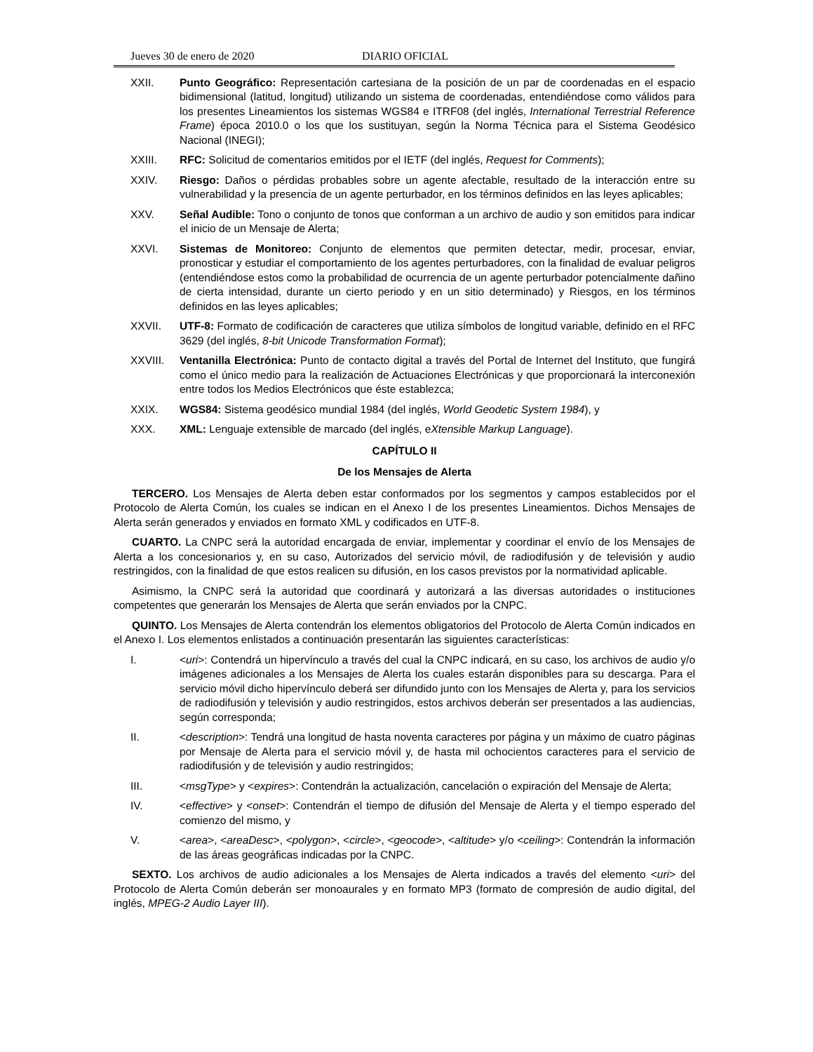Jueves 30 de enero de 2020 DIARIO OFICIAL
XXII. Punto Geográfico: Representación cartesiana de la posición de un par de coordenadas en el espacio bidimensional (latitud, longitud) utilizando un sistema de coordenadas, entendiéndose como válidos para los presentes Lineamientos los sistemas WGS84 e ITRF08 (del inglés, International Terrestrial Reference Frame) época 2010.0 o los que los sustituyan, según la Norma Técnica para el Sistema Geodésico Nacional (INEGI);
XXIII. RFC: Solicitud de comentarios emitidos por el IETF (del inglés, Request for Comments);
XXIV. Riesgo: Daños o pérdidas probables sobre un agente afectable, resultado de la interacción entre su vulnerabilidad y la presencia de un agente perturbador, en los términos definidos en las leyes aplicables;
XXV. Señal Audible: Tono o conjunto de tonos que conforman a un archivo de audio y son emitidos para indicar el inicio de un Mensaje de Alerta;
XXVI. Sistemas de Monitoreo: Conjunto de elementos que permiten detectar, medir, procesar, enviar, pronosticar y estudiar el comportamiento de los agentes perturbadores, con la finalidad de evaluar peligros (entendiéndose estos como la probabilidad de ocurrencia de un agente perturbador potencialmente dañino de cierta intensidad, durante un cierto periodo y en un sitio determinado) y Riesgos, en los términos definidos en las leyes aplicables;
XXVII. UTF-8: Formato de codificación de caracteres que utiliza símbolos de longitud variable, definido en el RFC 3629 (del inglés, 8-bit Unicode Transformation Format);
XXVIII. Ventanilla Electrónica: Punto de contacto digital a través del Portal de Internet del Instituto, que fungirá como el único medio para la realización de Actuaciones Electrónicas y que proporcionará la interconexión entre todos los Medios Electrónicos que éste establezca;
XXIX. WGS84: Sistema geodésico mundial 1984 (del inglés, World Geodetic System 1984), y
XXX. XML: Lenguaje extensible de marcado (del inglés, eXtensible Markup Language).
CAPÍTULO II
De los Mensajes de Alerta
TERCERO. Los Mensajes de Alerta deben estar conformados por los segmentos y campos establecidos por el Protocolo de Alerta Común, los cuales se indican en el Anexo I de los presentes Lineamientos. Dichos Mensajes de Alerta serán generados y enviados en formato XML y codificados en UTF-8.
CUARTO. La CNPC será la autoridad encargada de enviar, implementar y coordinar el envío de los Mensajes de Alerta a los concesionarios y, en su caso, Autorizados del servicio móvil, de radiodifusión y de televisión y audio restringidos, con la finalidad de que estos realicen su difusión, en los casos previstos por la normatividad aplicable.
Asimismo, la CNPC será la autoridad que coordinará y autorizará a las diversas autoridades o instituciones competentes que generarán los Mensajes de Alerta que serán enviados por la CNPC.
QUINTO. Los Mensajes de Alerta contendrán los elementos obligatorios del Protocolo de Alerta Común indicados en el Anexo I. Los elementos enlistados a continuación presentarán las siguientes características:
I. <uri>: Contendrá un hipervínculo a través del cual la CNPC indicará, en su caso, los archivos de audio y/o imágenes adicionales a los Mensajes de Alerta los cuales estarán disponibles para su descarga. Para el servicio móvil dicho hipervínculo deberá ser difundido junto con los Mensajes de Alerta y, para los servicios de radiodifusión y televisión y audio restringidos, estos archivos deberán ser presentados a las audiencias, según corresponda;
II. <description>: Tendrá una longitud de hasta noventa caracteres por página y un máximo de cuatro páginas por Mensaje de Alerta para el servicio móvil y, de hasta mil ochocientos caracteres para el servicio de radiodifusión y de televisión y audio restringidos;
III. <msgType> y <expires>: Contendrán la actualización, cancelación o expiración del Mensaje de Alerta;
IV. <effective> y <onset>: Contendrán el tiempo de difusión del Mensaje de Alerta y el tiempo esperado del comienzo del mismo, y
V. <area>, <areaDesc>, <polygon>, <circle>, <geocode>, <altitude> y/o <ceiling>: Contendrán la información de las áreas geográficas indicadas por la CNPC.
SEXTO. Los archivos de audio adicionales a los Mensajes de Alerta indicados a través del elemento <uri> del Protocolo de Alerta Común deberán ser monoaurales y en formato MP3 (formato de compresión de audio digital, del inglés, MPEG-2 Audio Layer III).